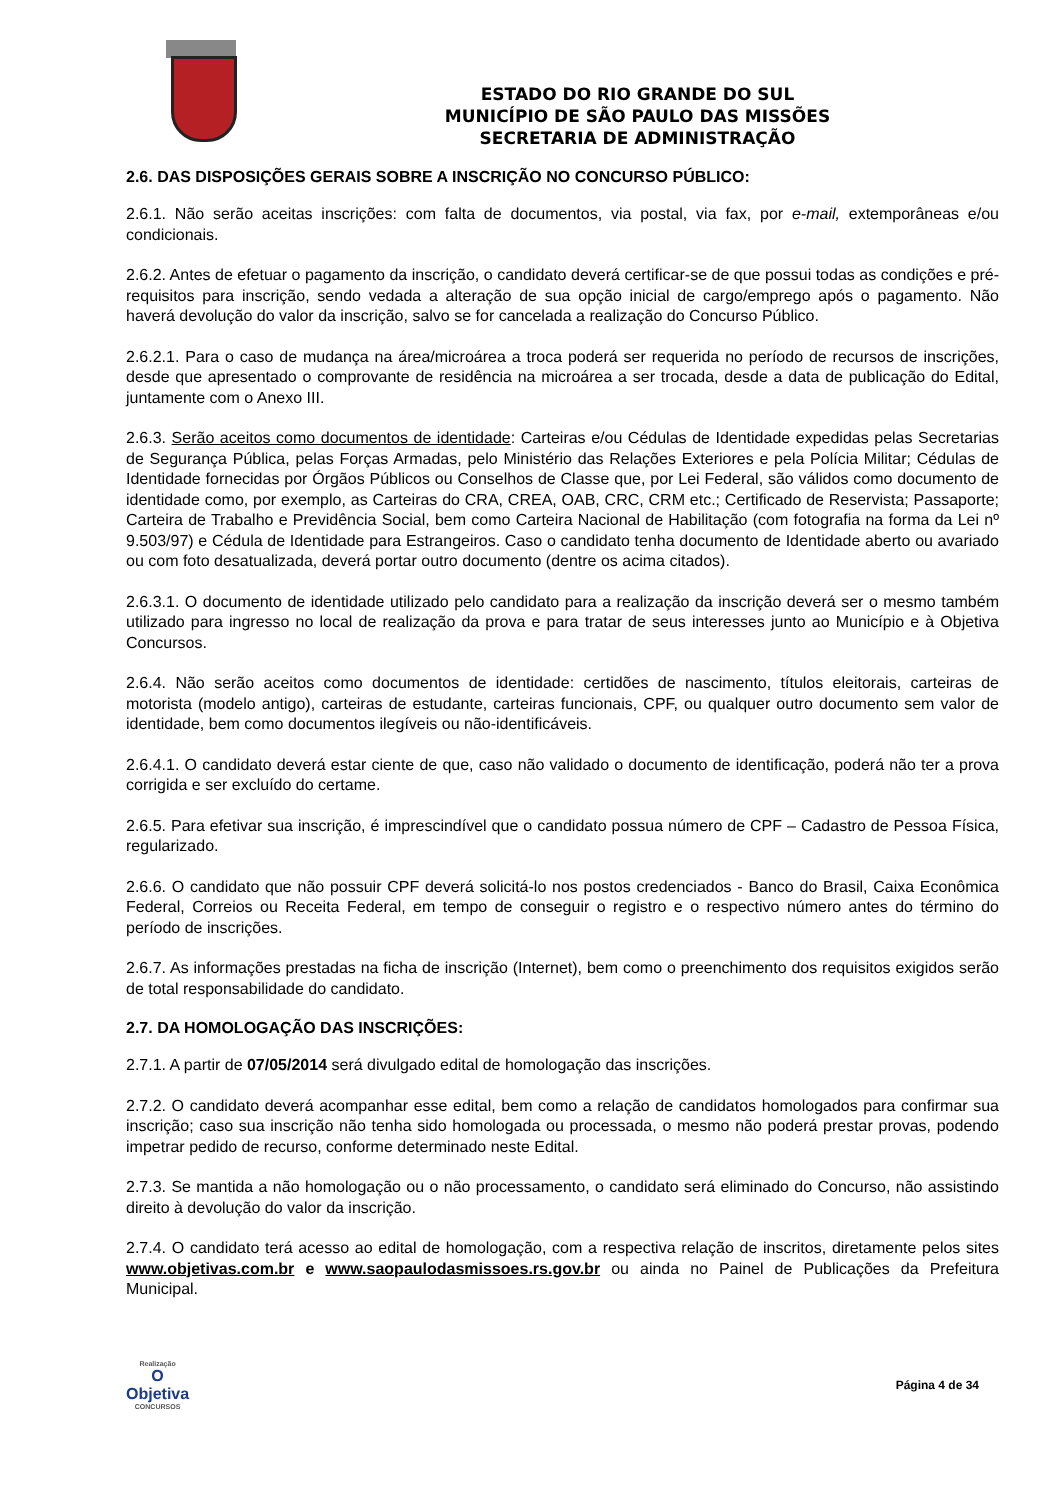ESTADO DO RIO GRANDE DO SUL
MUNICÍPIO DE SÃO PAULO DAS MISSÕES
SECRETARIA DE ADMINISTRAÇÃO
2.6. DAS DISPOSIÇÕES GERAIS SOBRE A INSCRIÇÃO NO CONCURSO PÚBLICO:
2.6.1. Não serão aceitas inscrições: com falta de documentos, via postal, via fax, por e-mail, extemporâneas e/ou condicionais.
2.6.2. Antes de efetuar o pagamento da inscrição, o candidato deverá certificar-se de que possui todas as condições e pré-requisitos para inscrição, sendo vedada a alteração de sua opção inicial de cargo/emprego após o pagamento. Não haverá devolução do valor da inscrição, salvo se for cancelada a realização do Concurso Público.
2.6.2.1. Para o caso de mudança na área/microárea a troca poderá ser requerida no período de recursos de inscrições, desde que apresentado o comprovante de residência na microárea a ser trocada, desde a data de publicação do Edital, juntamente com o Anexo III.
2.6.3. Serão aceitos como documentos de identidade: Carteiras e/ou Cédulas de Identidade expedidas pelas Secretarias de Segurança Pública, pelas Forças Armadas, pelo Ministério das Relações Exteriores e pela Polícia Militar; Cédulas de Identidade fornecidas por Órgãos Públicos ou Conselhos de Classe que, por Lei Federal, são válidos como documento de identidade como, por exemplo, as Carteiras do CRA, CREA, OAB, CRC, CRM etc.; Certificado de Reservista; Passaporte; Carteira de Trabalho e Previdência Social, bem como Carteira Nacional de Habilitação (com fotografia na forma da Lei nº 9.503/97) e Cédula de Identidade para Estrangeiros. Caso o candidato tenha documento de Identidade aberto ou avariado ou com foto desatualizada, deverá portar outro documento (dentre os acima citados).
2.6.3.1. O documento de identidade utilizado pelo candidato para a realização da inscrição deverá ser o mesmo também utilizado para ingresso no local de realização da prova e para tratar de seus interesses junto ao Município e à Objetiva Concursos.
2.6.4. Não serão aceitos como documentos de identidade: certidões de nascimento, títulos eleitorais, carteiras de motorista (modelo antigo), carteiras de estudante, carteiras funcionais, CPF, ou qualquer outro documento sem valor de identidade, bem como documentos ilegíveis ou não-identificáveis.
2.6.4.1. O candidato deverá estar ciente de que, caso não validado o documento de identificação, poderá não ter a prova corrigida e ser excluído do certame.
2.6.5. Para efetivar sua inscrição, é imprescindível que o candidato possua número de CPF – Cadastro de Pessoa Física, regularizado.
2.6.6. O candidato que não possuir CPF deverá solicitá-lo nos postos credenciados - Banco do Brasil, Caixa Econômica Federal, Correios ou Receita Federal, em tempo de conseguir o registro e o respectivo número antes do término do período de inscrições.
2.6.7. As informações prestadas na ficha de inscrição (Internet), bem como o preenchimento dos requisitos exigidos serão de total responsabilidade do candidato.
2.7. DA HOMOLOGAÇÃO DAS INSCRIÇÕES:
2.7.1. A partir de 07/05/2014 será divulgado edital de homologação das inscrições.
2.7.2. O candidato deverá acompanhar esse edital, bem como a relação de candidatos homologados para confirmar sua inscrição; caso sua inscrição não tenha sido homologada ou processada, o mesmo não poderá prestar provas, podendo impetrar pedido de recurso, conforme determinado neste Edital.
2.7.3. Se mantida a não homologação ou o não processamento, o candidato será eliminado do Concurso, não assistindo direito à devolução do valor da inscrição.
2.7.4. O candidato terá acesso ao edital de homologação, com a respectiva relação de inscritos, diretamente pelos sites www.objetivas.com.br e www.saopaulodasmissoes.rs.gov.br ou ainda no Painel de Publicações da Prefeitura Municipal.
Realização
O
Objetiva
CONCURSOS
Página 4 de 34